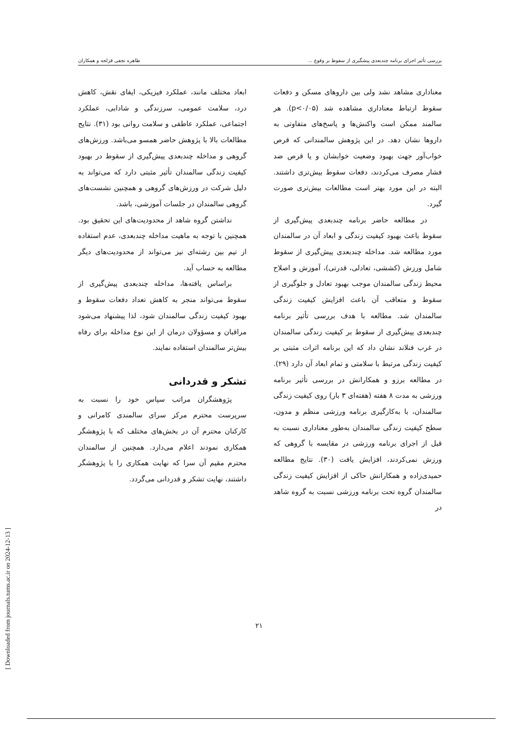بررسی تأثیر اجرای برنامه چندبعدی پیشگیری از سقوط بر وقوع ... طاهره نجفی قزلجه و همکاران
معناداری مشاهد نشد ولی بین داروهای مسکن و دفعات سقوط ارتباط معناداری مشاهده شد (p<۰/۰۵). هر سالمند ممکن است واکنش‌ها و پاسخ‌های متفاوتی به داروها نشان دهد. در این پژوهش سالمندانی که قرص خواب‌آور جهت بهبود وضعیت خوابشان و یا قرص ضد فشار مصرف می‌کردند، دفعات سقوط بیش‌تری داشتند. البته در این مورد بهتر است مطالعات بیش‌تری صورت گیرد.
در مطالعه حاضر برنامه چندبعدی پیش‌گیری از سقوط باعث بهبود کیفیت زندگی و ابعاد آن در سالمندان مورد مطالعه شد. مداخله چندبعدی پیش‌گیری از سقوط شامل ورزش (کششی، تعادلی، قدرتی)، آموزش و اصلاح محیط زندگی سالمندان موجب بهبود تعادل و جلوگیری از سقوط و متعاقب آن باعث افزایش کیفیت زندگی سالمندان شد. مطالعه با هدف بررسی تأثیر برنامه چندبعدی پیش‌گیری از سقوط بر کیفیت زندگی سالمندان در غرب فنلاند نشان داد که این برنامه اثرات مثبتی بر کیفیت زندگی مرتبط با سلامتی و تمام ابعاد آن دارد (۲۹). در مطالعه برزو و همکارانش در بررسی تأثیر برنامه ورزشی به مدت ۸ هفته (هفته‌ای ۳ بار) روی کیفیت زندگی سالمندان، با به‌کارگیری برنامه ورزشی منظم و مدون، سطح کیفیت زندگی سالمندان به‌طور معناداری نسبت به قبل از اجرای برنامه ورزشی در مقایسه با گروهی که ورزش نمی‌کردند، افزایش یافت (۳۰). نتایج مطالعه حمیدی‌زاده و همکارانش حاکی از افزایش کیفیت زندگی سالمندان گروه تحت برنامه ورزشی نسبت به گروه شاهد در
ابعاد مختلف مانند، عملکرد فیزیکی، ایفای نقش، کاهش درد، سلامت عمومی، سرزندگی و شادابی، عملکرد اجتماعی، عملکرد عاطفی و سلامت روانی بود (۳۱). نتایج مطالعات بالا با پژوهش حاضر همسو می‌باشد. ورزش‌های گروهی و مداخله چندبعدی پیش‌گیری از سقوط در بهبود کیفیت زندگی سالمندان تأثیر مثبتی دارد که می‌تواند به دلیل شرکت در ورزش‌های گروهی و همچنین نشست‌های گروهی سالمندان در جلسات آموزشی، باشد.
نداشتن گروه شاهد از محدودیت‌های این تحقیق بود. همچنین با توجه به ماهیت مداخله چندبعدی، عدم استفاده از تیم بین رشته‌ای نیز می‌تواند از محدودیت‌های دیگر مطالعه به حساب آید.
براساس یافته‌ها، مداخله چندبعدی پیش‌گیری از سقوط می‌تواند منجر به کاهش تعداد دفعات سقوط و بهبود کیفیت زندگی سالمندان شود، لذا پیشنهاد می‌شود مراقبان و مسؤولان درمان از این نوع مداخله برای رفاه بیش‌تر سالمندان استفاده نمایند.
تشکر و قدردانی
پژوهشگران مراتب سپاس خود را نسبت به سرپرست محترم مرکز سرای سالمندی کامرانی و کارکنان محترم آن در بخش‌های مختلف که با پژوهشگر همکاری نمودند اعلام می‌دارد. همچنین از سالمندان محترم مقیم آن سرا که نهایت همکاری را با پژوهشگر داشتند، نهایت تشکر و قدردانی می‌گردد.
۲۱
[ Downloaded from journals.tums.ac.ir on 2024-12-13 ]